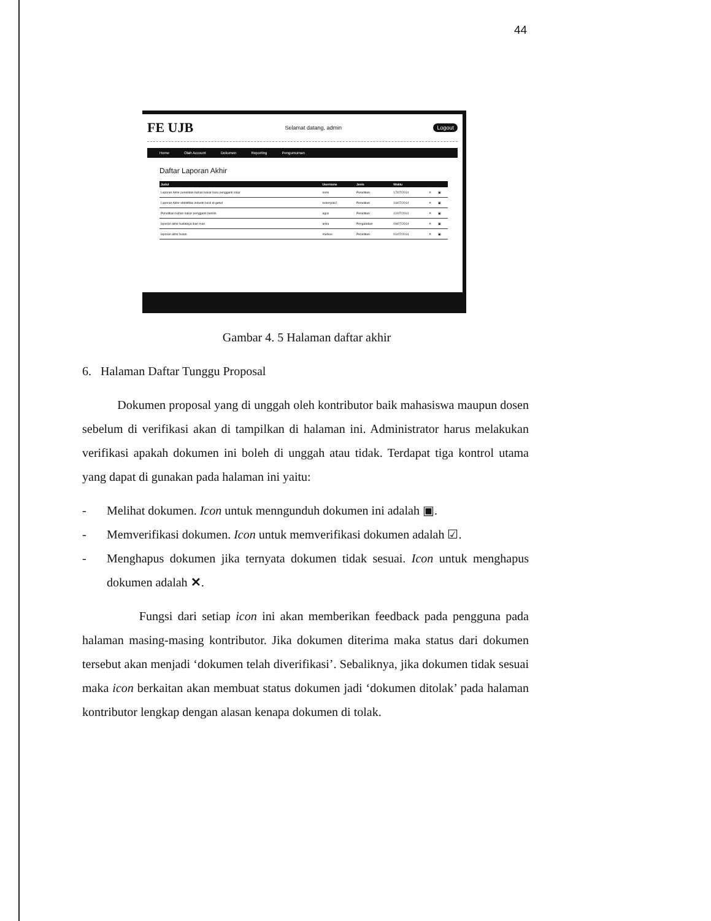44
FE UJB Selamat datang, admin Logout
Home Olah Account Dokumen Reporting Pengumuman
Daftar Laporan Akhir
| Judul | Username | Jenis | Waktu | | |
| --- | --- | --- | --- | --- | --- |
| Laporan Akhir penelitian bahan bakar baru pengganti solar | nomi | Penelitian | 17/07/2014 | ✕ | ▣ |
| Laporan Akhir efektifitas industri kecil di gebel | kelompok2 | Penelitian | 16/07/2014 | ✕ | ▣ |
| Penelitian bahan bakar pengganti bensin | agus | Penelitian | 11/07/2014 | ✕ | ▣ |
| laporan akhir budidaya ikan mas | anka | Pengabdian | 09/07/2014 | ✕ | ▣ |
| laporan akhir bulan | markus | Penelitian | 01/07/2014 | ✕ | ▣ |
Gambar 4. 5 Halaman daftar akhir
6. Halaman Daftar Tunggu Proposal
Dokumen proposal yang di unggah oleh kontributor baik mahasiswa maupun dosen sebelum di verifikasi akan di tampilkan di halaman ini. Administrator harus melakukan verifikasi apakah dokumen ini boleh di unggah atau tidak. Terdapat tiga kontrol utama yang dapat di gunakan pada halaman ini yaitu:
- Melihat dokumen. Icon untuk menngunduh dokumen ini adalah ▣.
- Memverifikasi dokumen. Icon untuk memverifikasi dokumen adalah ☑.
- Menghapus dokumen jika ternyata dokumen tidak sesuai. Icon untuk menghapus dokumen adalah ✕.
Fungsi dari setiap icon ini akan memberikan feedback pada pengguna pada halaman masing-masing kontributor. Jika dokumen diterima maka status dari dokumen tersebut akan menjadi ‘dokumen telah diverifikasi’. Sebaliknya, jika dokumen tidak sesuai maka icon berkaitan akan membuat status dokumen jadi ‘dokumen ditolak’ pada halaman kontributor lengkap dengan alasan kenapa dokumen di tolak.